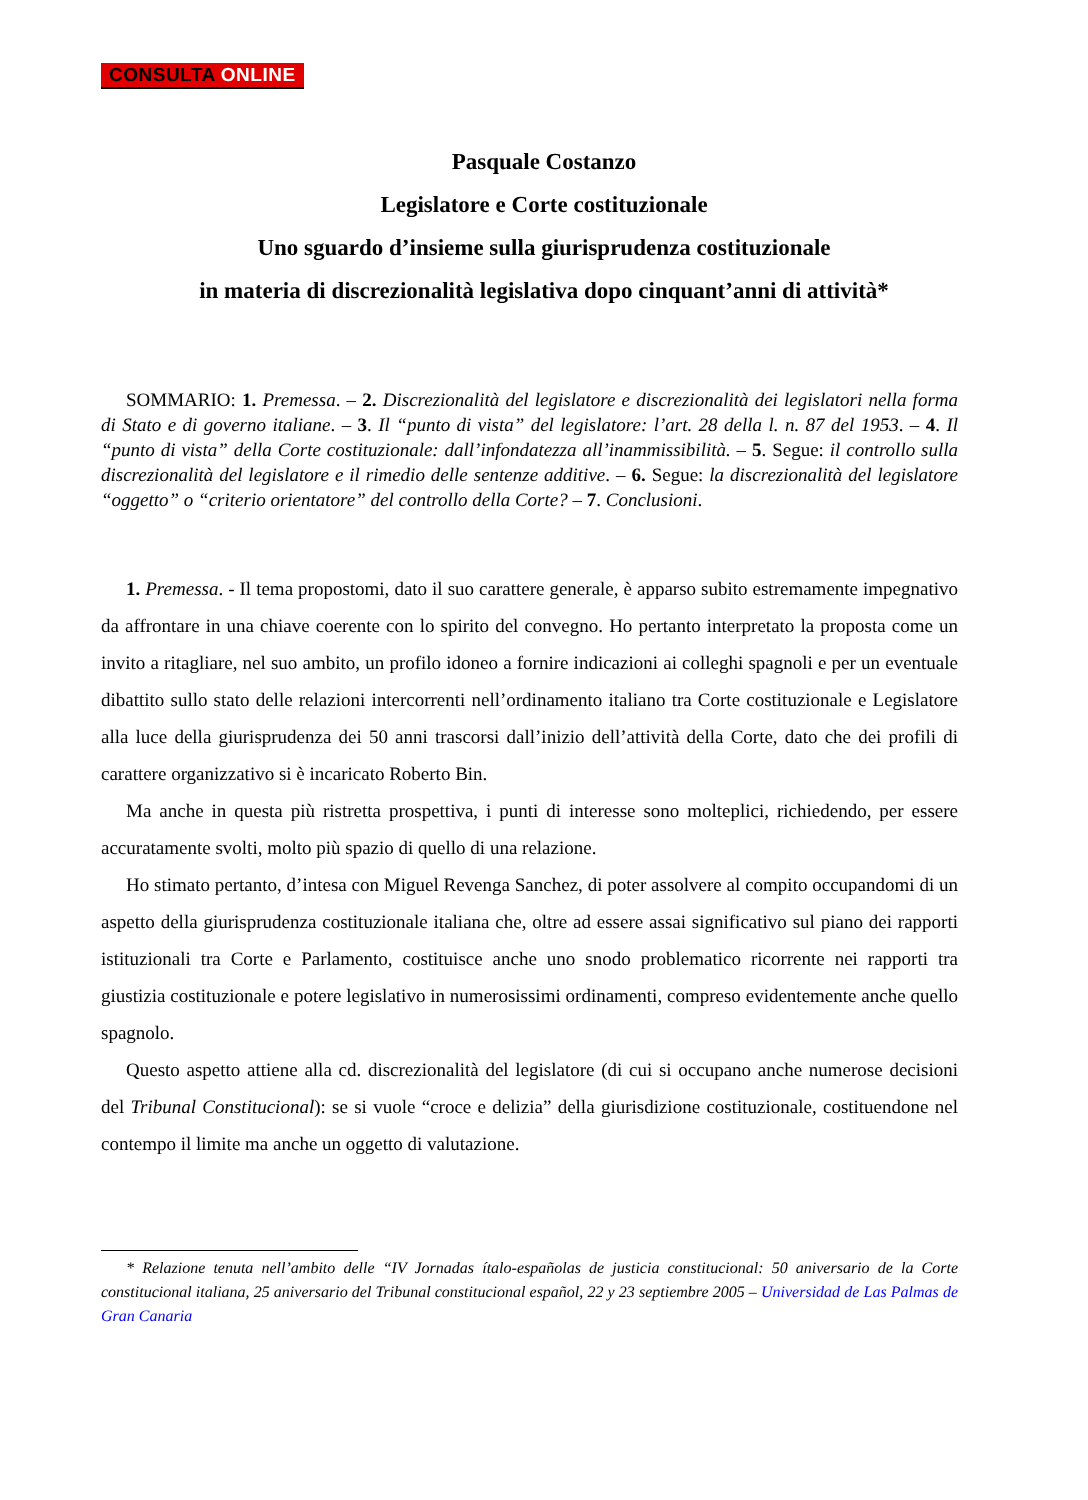CONSULTA ONLINE
Pasquale Costanzo
Legislatore e Corte costituzionale
Uno sguardo d’insieme sulla giurisprudenza costituzionale
in materia di discrezionalità legislativa dopo cinquant’anni di attività*
SOMMARIO: 1. Premessa. – 2. Discrezionalità del legislatore e discrezionalità dei legislatori nella forma di Stato e di governo italiane. – 3. Il “punto di vista” del legislatore: l’art. 28 della l. n. 87 del 1953. – 4. Il “punto di vista” della Corte costituzionale: dall’infondatezza all’inammissibilità. – 5. Segue: il controllo sulla discrezionalità del legislatore e il rimedio delle sentenze additive. – 6. Segue: la discrezionalità del legislatore “oggetto” o “criterio orientatore” del controllo della Corte? – 7. Conclusioni.
1. Premessa. - Il tema propostomi, dato il suo carattere generale, è apparso subito estremamente impegnativo da affrontare in una chiave coerente con lo spirito del convegno. Ho pertanto interpretato la proposta come un invito a ritagliare, nel suo ambito, un profilo idoneo a fornire indicazioni ai colleghi spagnoli e per un eventuale dibattito sullo stato delle relazioni intercorrenti nell’ordinamento italiano tra Corte costituzionale e Legislatore alla luce della giurisprudenza dei 50 anni trascorsi dall’inizio dell’attività della Corte, dato che dei profili di carattere organizzativo si è incaricato Roberto Bin.
Ma anche in questa più ristretta prospettiva, i punti di interesse sono molteplici, richiedendo, per essere accuratamente svolti, molto più spazio di quello di una relazione.
Ho stimato pertanto, d’intesa con Miguel Revenga Sanchez, di poter assolvere al compito occupandomi di un aspetto della giurisprudenza costituzionale italiana che, oltre ad essere assai significativo sul piano dei rapporti istituzionali tra Corte e Parlamento, costituisce anche uno snodo problematico ricorrente nei rapporti tra giustizia costituzionale e potere legislativo in numerosissimi ordinamenti, compreso evidentemente anche quello spagnolo.
Questo aspetto attiene alla cd. discrezionalità del legislatore (di cui si occupano anche numerose decisioni del Tribunal Constitucional): se si vuole “croce e delizia” della giurisdizione costituzionale, costituendone nel contempo il limite ma anche un oggetto di valutazione.
* Relazione tenuta nell’ambito delle “IV Jornadas ítalo-españolas de justicia constitucional: 50 aniversario de la Corte constitucional italiana, 25 aniversario del Tribunal constitucional español, 22 y 23 septiembre 2005 – Universidad de Las Palmas de Gran Canaria